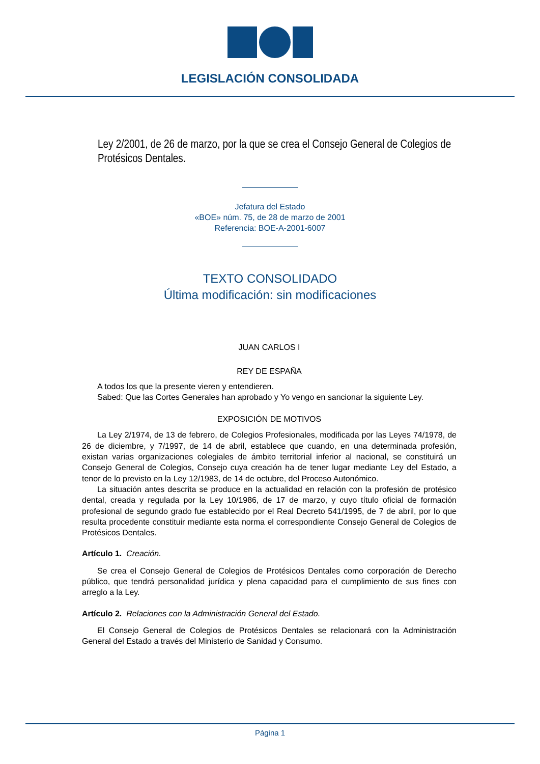LEGISLACIÓN CONSOLIDADA
Ley 2/2001, de 26 de marzo, por la que se crea el Consejo General de Colegios de Protésicos Dentales.
Jefatura del Estado
«BOE» núm. 75, de 28 de marzo de 2001
Referencia: BOE-A-2001-6007
TEXTO CONSOLIDADO
Última modificación: sin modificaciones
JUAN CARLOS I
REY DE ESPAÑA
A todos los que la presente vieren y entendieren.
Sabed: Que las Cortes Generales han aprobado y Yo vengo en sancionar la siguiente Ley.
EXPOSICIÓN DE MOTIVOS
La Ley 2/1974, de 13 de febrero, de Colegios Profesionales, modificada por las Leyes 74/1978, de 26 de diciembre, y 7/1997, de 14 de abril, establece que cuando, en una determinada profesión, existan varias organizaciones colegiales de ámbito territorial inferior al nacional, se constituirá un Consejo General de Colegios, Consejo cuya creación ha de tener lugar mediante Ley del Estado, a tenor de lo previsto en la Ley 12/1983, de 14 de octubre, del Proceso Autonómico.
La situación antes descrita se produce en la actualidad en relación con la profesión de protésico dental, creada y regulada por la Ley 10/1986, de 17 de marzo, y cuyo título oficial de formación profesional de segundo grado fue establecido por el Real Decreto 541/1995, de 7 de abril, por lo que resulta procedente constituir mediante esta norma el correspondiente Consejo General de Colegios de Protésicos Dentales.
Artículo 1. Creación.
Se crea el Consejo General de Colegios de Protésicos Dentales como corporación de Derecho público, que tendrá personalidad jurídica y plena capacidad para el cumplimiento de sus fines con arreglo a la Ley.
Artículo 2. Relaciones con la Administración General del Estado.
El Consejo General de Colegios de Protésicos Dentales se relacionará con la Administración General del Estado a través del Ministerio de Sanidad y Consumo.
Página 1